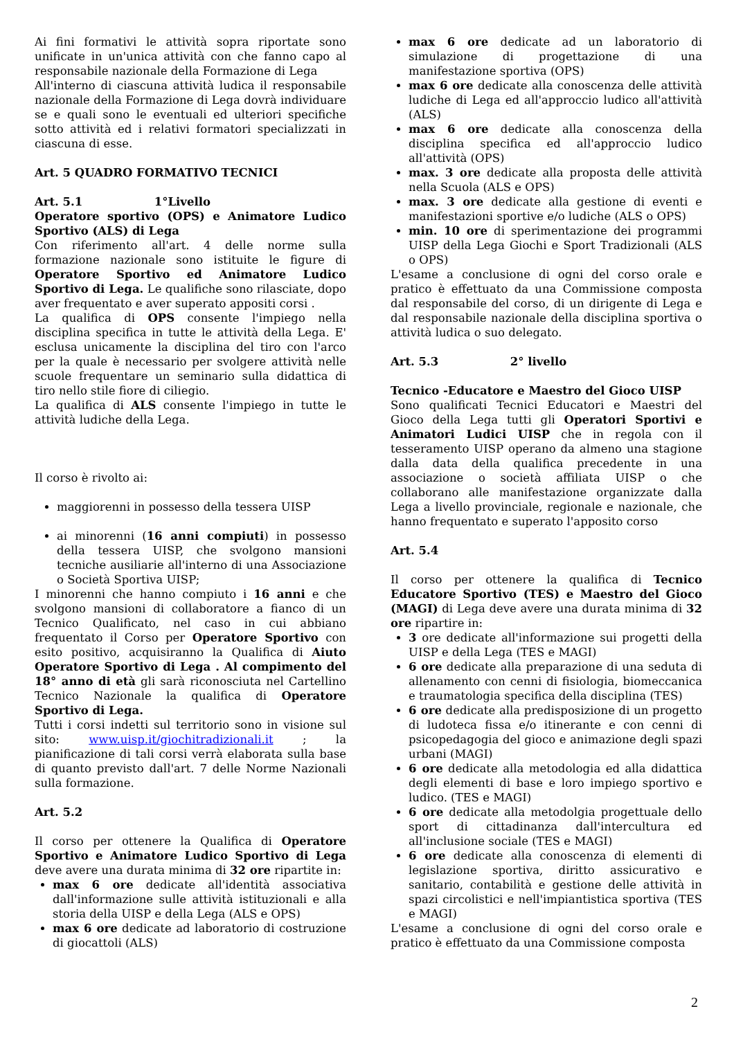Ai fini formativi le attività sopra riportate sono unificate in un'unica attività con che fanno capo al responsabile nazionale della Formazione di Lega
All'interno di ciascuna attività ludica il responsabile nazionale della Formazione di Lega dovrà individuare se e quali sono le eventuali ed ulteriori specifiche sotto attività ed i relativi formatori specializzati in ciascuna di esse.
Art. 5 QUADRO FORMATIVO TECNICI
Art. 5.1 1°Livello
Operatore sportivo (OPS) e Animatore Ludico Sportivo (ALS) di Lega
Con riferimento all'art. 4 delle norme sulla formazione nazionale sono istituite le figure di Operatore Sportivo ed Animatore Ludico Sportivo di Lega. Le qualifiche sono rilasciate, dopo aver frequentato e aver superato appositi corsi .
La qualifica di OPS consente l'impiego nella disciplina specifica in tutte le attività della Lega. E' esclusa unicamente la disciplina del tiro con l'arco per la quale è necessario per svolgere attività nelle scuole frequentare un seminario sulla didattica di tiro nello stile fiore di ciliegio.
La qualifica di ALS consente l'impiego in tutte le attività ludiche della Lega.
Il corso è rivolto ai:
maggiorenni in possesso della tessera UISP
ai minorenni (16 anni compiuti) in possesso della tessera UISP, che svolgono mansioni tecniche ausiliarie all'interno di una Associazione o Società Sportiva UISP;
I minorenni che hanno compiuto i 16 anni e che svolgono mansioni di collaboratore a fianco di un Tecnico Qualificato, nel caso in cui abbiano frequentato il Corso per Operatore Sportivo con esito positivo, acquisiranno la Qualifica di Aiuto Operatore Sportivo di Lega . Al compimento del 18° anno di età gli sarà riconosciuta nel Cartellino Tecnico Nazionale la qualifica di Operatore Sportivo di Lega.
Tutti i corsi indetti sul territorio sono in visione sul sito: www.uisp.it/giochitradizionali.it ; la pianificazione di tali corsi verrà elaborata sulla base di quanto previsto dall'art. 7 delle Norme Nazionali sulla formazione.
Art. 5.2
Il corso per ottenere la Qualifica di Operatore Sportivo e Animatore Ludico Sportivo di Lega deve avere una durata minima di 32 ore ripartite in:
max 6 ore dedicate all'identità associativa dall'informazione sulle attività istituzionali e alla storia della UISP e della Lega (ALS e OPS)
max 6 ore dedicate ad laboratorio di costruzione di giocattoli (ALS)
max 6 ore dedicate ad un laboratorio di simulazione di progettazione di una manifestazione sportiva (OPS)
max 6 ore dedicate alla conoscenza delle attività ludiche di Lega ed all'approccio ludico all'attività (ALS)
max 6 ore dedicate alla conoscenza della disciplina specifica ed all'approccio ludico all'attività (OPS)
max. 3 ore dedicate alla proposta delle attività nella Scuola (ALS e OPS)
max. 3 ore dedicate alla gestione di eventi e manifestazioni sportive e/o ludiche (ALS o OPS)
min. 10 ore di sperimentazione dei programmi UISP della Lega Giochi e Sport Tradizionali (ALS o OPS)
L'esame a conclusione di ogni del corso orale e pratico è effettuato da una Commissione composta dal responsabile del corso, di un dirigente di Lega e dal responsabile nazionale della disciplina sportiva o attività ludica o suo delegato.
Art. 5.3 2° livello
Tecnico -Educatore e Maestro del Gioco UISP
Sono qualificati Tecnici Educatori e Maestri del Gioco della Lega tutti gli Operatori Sportivi e Animatori Ludici UISP che in regola con il tesseramento UISP operano da almeno una stagione dalla data della qualifica precedente in una associazione o società affiliata UISP o che collaborano alle manifestazione organizzate dalla Lega a livello provinciale, regionale e nazionale, che hanno frequentato e superato l'apposito corso
Art. 5.4
Il corso per ottenere la qualifica di Tecnico Educatore Sportivo (TES) e Maestro del Gioco (MAGI) di Lega deve avere una durata minima di 32 ore ripartire in:
3 ore dedicate all'informazione sui progetti della UISP e della Lega (TES e MAGI)
6 ore dedicate alla preparazione di una seduta di allenamento con cenni di fisiologia, biomeccanica e traumatologia specifica della disciplina (TES)
6 ore dedicate alla predisposizione di un progetto di ludoteca fissa e/o itinerante e con cenni di psicopedagogia del gioco e animazione degli spazi urbani (MAGI)
6 ore dedicate alla metodologia ed alla didattica degli elementi di base e loro impiego sportivo e ludico. (TES e MAGI)
6 ore dedicate alla metodolgia progettuale dello sport di cittadinanza dall'intercultura ed all'inclusione sociale (TES e MAGI)
6 ore dedicate alla conoscenza di elementi di legislazione sportiva, diritto assicurativo e sanitario, contabilità e gestione delle attività in spazi circolistici e nell'impiantistica sportiva (TES e MAGI)
L'esame a conclusione di ogni del corso orale e pratico è effettuato da una Commissione composta
2